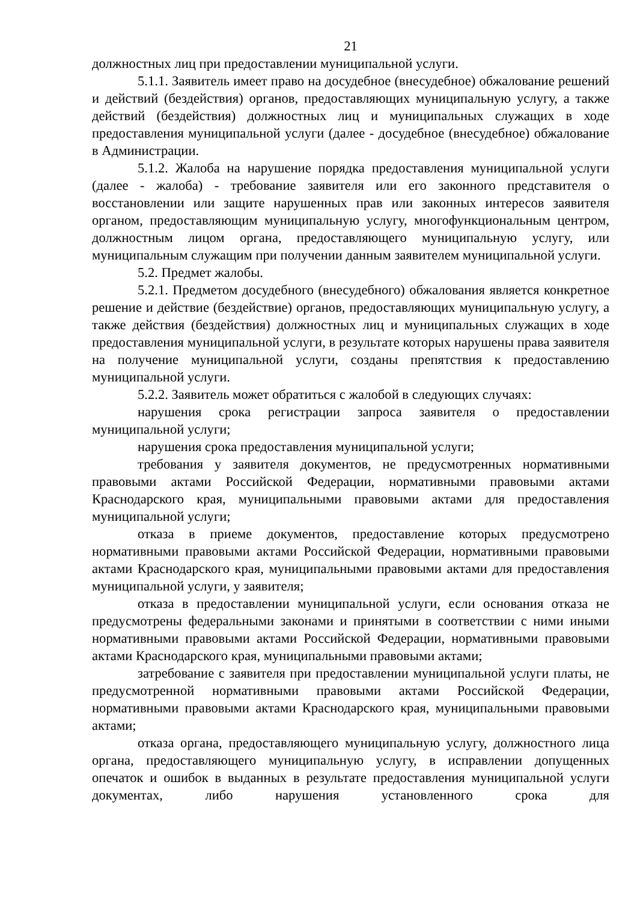21
должностных лиц при предоставлении муниципальной услуги.
5.1.1. Заявитель имеет право на досудебное (внесудебное) обжалование решений и действий (бездействия) органов, предоставляющих муниципальную услугу, а также действий (бездействия) должностных лиц и муниципальных служащих в ходе предоставления муниципальной услуги (далее - досудебное (внесудебное) обжалование в Администрации.
5.1.2. Жалоба на нарушение порядка предоставления муниципальной услуги (далее - жалоба) - требование заявителя или его законного представителя о восстановлении или защите нарушенных прав или законных интересов заявителя органом, предоставляющим муниципальную услугу, многофункциональным центром, должностным лицом органа, предоставляющего муниципальную услугу, или муниципальным служащим при получении данным заявителем муниципальной услуги.
5.2. Предмет жалобы.
5.2.1. Предметом досудебного (внесудебного) обжалования является конкретное решение и действие (бездействие) органов, предоставляющих муниципальную услугу, а также действия (бездействия) должностных лиц и муниципальных служащих в ходе предоставления муниципальной услуги, в результате которых нарушены права заявителя на получение муниципальной услуги, созданы препятствия к предоставлению муниципальной услуги.
5.2.2. Заявитель может обратиться с жалобой в следующих случаях:
нарушения срока регистрации запроса заявителя о предоставлении муниципальной услуги;
нарушения срока предоставления муниципальной услуги;
требования у заявителя документов, не предусмотренных нормативными правовыми актами Российской Федерации, нормативными правовыми актами Краснодарского края, муниципальными правовыми актами для предоставления муниципальной услуги;
отказа в приеме документов, предоставление которых предусмотрено нормативными правовыми актами Российской Федерации, нормативными правовыми актами Краснодарского края, муниципальными правовыми актами для предоставления муниципальной услуги, у заявителя;
отказа в предоставлении муниципальной услуги, если основания отказа не предусмотрены федеральными законами и принятыми в соответствии с ними иными нормативными правовыми актами Российской Федерации, нормативными правовыми актами Краснодарского края, муниципальными правовыми актами;
затребование с заявителя при предоставлении муниципальной услуги платы, не предусмотренной нормативными правовыми актами Российской Федерации, нормативными правовыми актами Краснодарского края, муниципальными правовыми актами;
отказа органа, предоставляющего муниципальную услугу, должностного лица органа, предоставляющего муниципальную услугу, в исправлении допущенных опечаток и ошибок в выданных в результате предоставления муниципальной услуги документах, либо нарушения установленного срока для